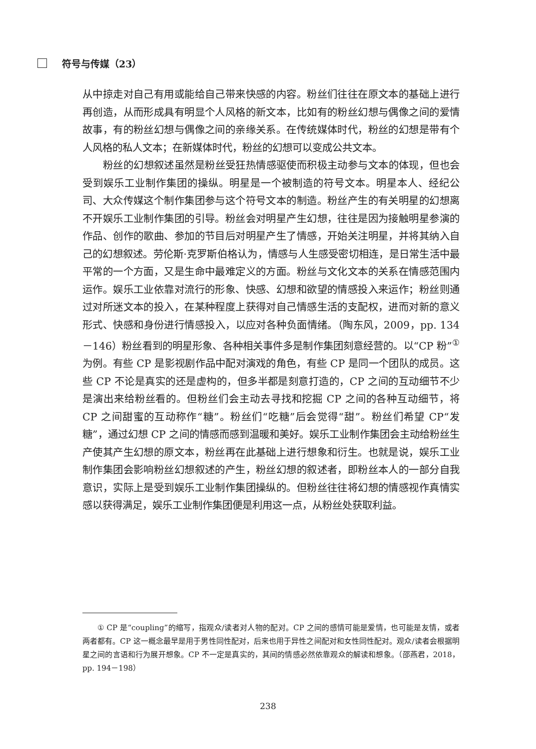符号与传媒（23）
从中掠走对自己有用或能给自己带来快感的内容。粉丝们往往在原文本的基础上进行再创造，从而形成具有明显个人风格的新文本，比如有的粉丝幻想与偶像之间的爱情故事，有的粉丝幻想与偶像之间的亲缘关系。在传统媒体时代，粉丝的幻想是带有个人风格的私人文本；在新媒体时代，粉丝的幻想可以变成公共文本。
粉丝的幻想叙述虽然是粉丝受狂热情感驱使而积极主动参与文本的体现，但也会受到娱乐工业制作集团的操纵。明星是一个被制造的符号文本。明星本人、经纪公司、大众传媒这个制作集团参与这个符号文本的制造。粉丝产生的有关明星的幻想离不开娱乐工业制作集团的引导。粉丝会对明星产生幻想，往往是因为接触明星参演的作品、创作的歌曲、参加的节目后对明星产生了情感，开始关注明星，并将其纳入自己的幻想叙述。劳伦斯·克罗斯伯格认为，情感与人生感受密切相连，是日常生活中最平常的一个方面，又是生命中最难定义的方面。粉丝与文化文本的关系在情感范围内运作。娱乐工业依靠对流行的形象、快感、幻想和欲望的情感投入来运作；粉丝则通过对所迷文本的投入，在某种程度上获得对自己情感生活的支配权，进而对新的意义形式、快感和身份进行情感投入，以应对各种负面情绪。（陶东风，2009，pp. 134－146）粉丝看到的明星形象、各种相关事件多是制作集团刻意经营的。以“CP 粉”<sup>①</sup> 为例。有些 CP 是影视剧作品中配对演戏的角色，有些 CP 是同一个团队的成员。这些 CP 不论是真实的还是虚构的，但多半都是刻意打造的，CP 之间的互动细节不少是演出来给粉丝看的。但粉丝们会主动去寻找和挖掘 CP 之间的各种互动细节，将 CP 之间甜蜜的互动称作“糖”。粉丝们“吃糖”后会觉得“甜”。粉丝们希望 CP“发糖”，通过幻想 CP 之间的情感而感到温暖和美好。娱乐工业制作集团会主动给粉丝生产使其产生幻想的原文本，粉丝再在此基础上进行想象和衍生。也就是说，娱乐工业制作集团会影响粉丝幻想叙述的产生，粉丝幻想的叙述者，即粉丝本人的一部分自我意识，实际上是受到娱乐工业制作集团操纵的。但粉丝往往将幻想的情感视作真情实感以获得满足，娱乐工业制作集团便是利用这一点，从粉丝处获取利益。
① CP 是“coupling”的缩写，指观众/读者对人物的配对。CP 之间的感情可能是爱情，也可能是友情，或者两者都有。CP 这一概念最早是用于男性同性配对，后来也用于异性之间配对和女性同性配对。观众/读者会根据明星之间的言语和行为展开想象。CP 不一定是真实的，其间的情感必然依靠观众的解读和想象。（邵燕君，2018，pp. 194－198）
238